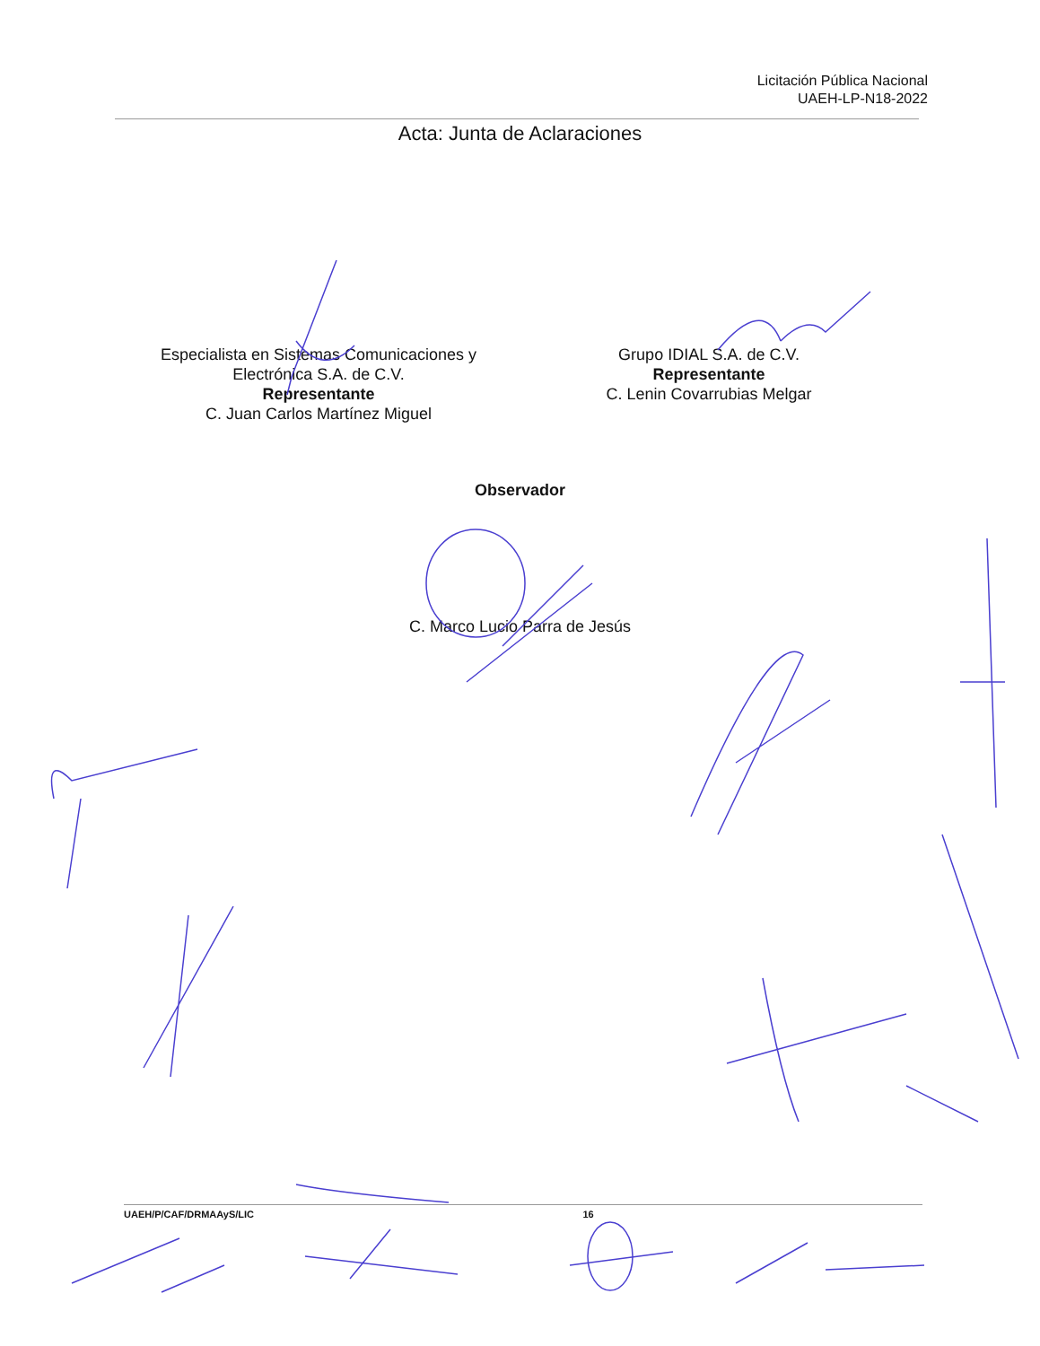Licitación Pública Nacional
UAEH-LP-N18-2022
Acta: Junta de Aclaraciones
Especialista en Sistemas Comunicaciones y Electrónica S.A. de C.V.
Representante
C. Juan Carlos Martínez Miguel
Grupo IDIAL S.A. de C.V.
Representante
C. Lenin Covarrubias Melgar
Observador
C. Marco Lucio Parra de Jesús
UAEH/P/CAF/DRMAAyS/LIC 16